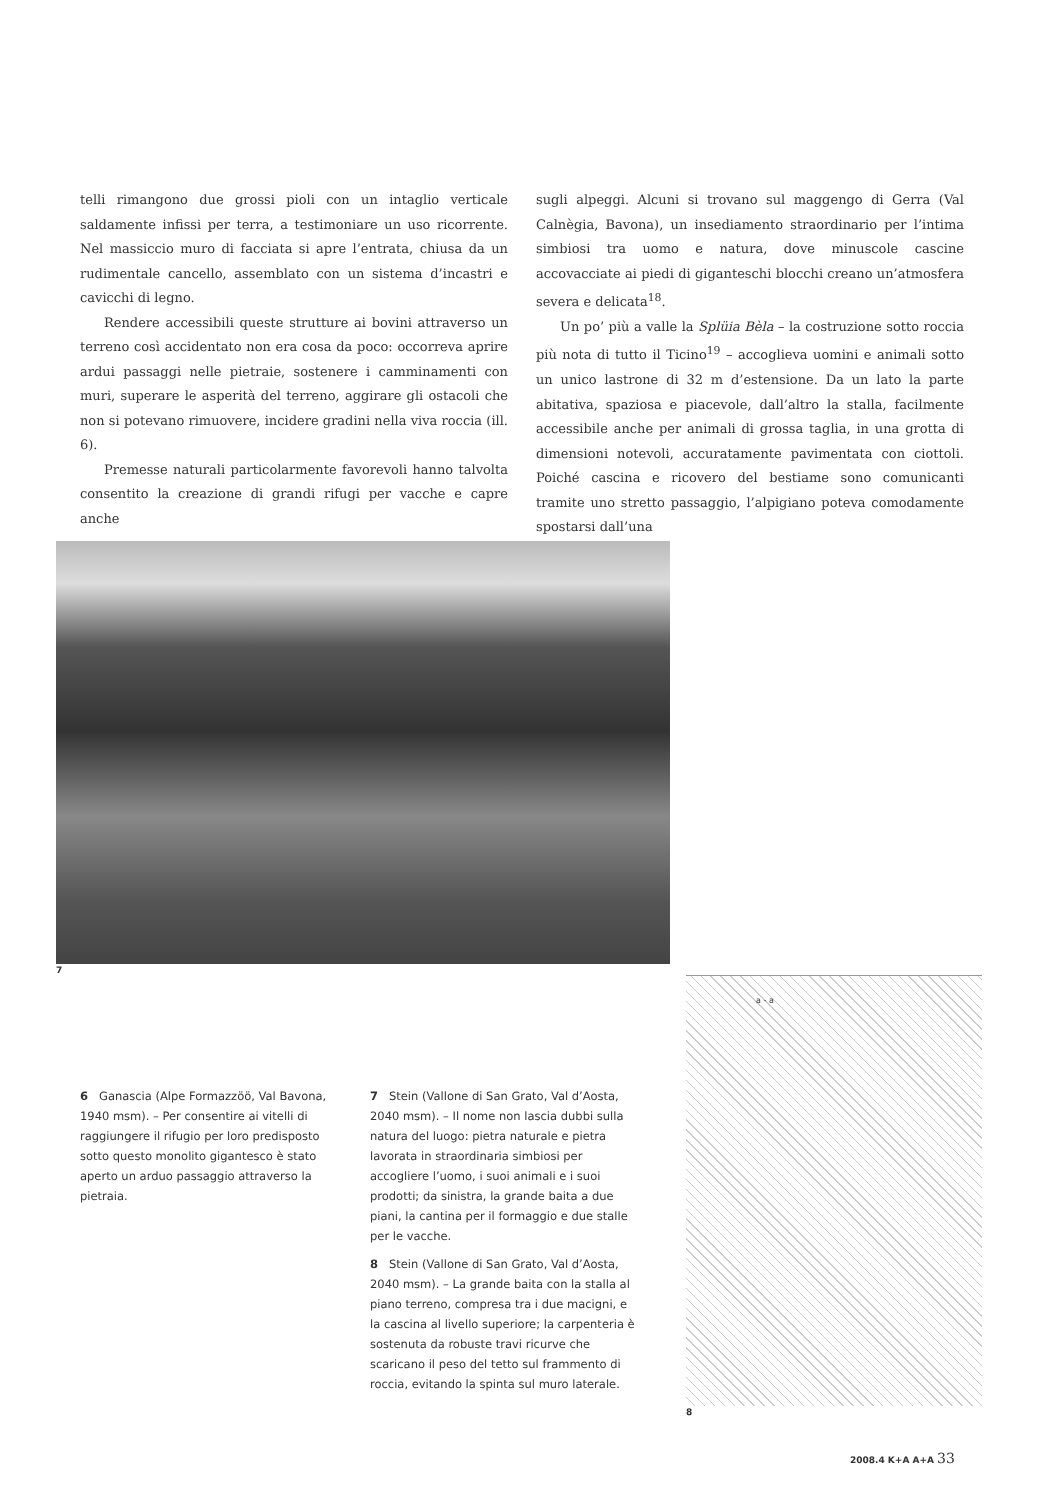telli rimangono due grossi pioli con un intaglio verticale saldamente infissi per terra, a testimoniare un uso ricorrente. Nel massiccio muro di facciata si apre l’entrata, chiusa da un rudimentale cancello, assemblato con un sistema d’incastri e cavicchi di legno.
Rendere accessibili queste strutture ai bovini attraverso un terreno così accidentato non era cosa da poco: occorreva aprire ardui passaggi nelle pietraie, sostenere i camminamenti con muri, superare le asperità del terreno, aggirare gli ostacoli che non si potevano rimuovere, incidere gradini nella viva roccia (ill. 6).
Premesse naturali particolarmente favorevoli hanno talvolta consentito la creazione di grandi rifugi per vacche e capre anche
sugli alpeggi. Alcuni si trovano sul maggengo di Gerra (Val Calnègia, Bavona), un insediamento straordinario per l’intima simbiosi tra uomo e natura, dove minuscole cascine accovacciate ai piedi di giganteschi blocchi creano un’atmosfera severa e delicata<sup>18</sup>.
Un po’ più a valle la Splüia Bèla – la costruzione sotto roccia più nota di tutto il Ticino<sup>19</sup> – accoglieva uomini e animali sotto un unico lastrone di 32 m d’estensione. Da un lato la parte abitativa, spaziosa e piacevole, dall’altro la stalla, facilmente accessibile anche per animali di grossa taglia, in una grotta di dimensioni notevoli, accuratamente pavimentata con ciottoli. Poiché cascina e ricovero del bestiame sono comunicanti tramite uno stretto passaggio, l’alpigiano poteva comodamente spostarsi dall’una
7
a - a
8
6 Ganascia (Alpe Formazzöö, Val Bavona, 1940 msm). – Per consentire ai vitelli di raggiungere il rifugio per loro predisposto sotto questo monolito gigantesco è stato aperto un arduo passaggio attraverso la pietraia.
7 Stein (Vallone di San Grato, Val d’Aosta, 2040 msm). – Il nome non lascia dubbi sulla natura del luogo: pietra naturale e pietra lavorata in straordinaria simbiosi per accogliere l’uomo, i suoi animali e i suoi prodotti; da sinistra, la grande baita a due piani, la cantina per il formaggio e due stalle per le vacche.
8 Stein (Vallone di San Grato, Val d’Aosta, 2040 msm). – La grande baita con la stalla al piano terreno, compresa tra i due macigni, e la cascina al livello superiore; la carpenteria è sostenuta da robuste travi ricurve che scaricano il peso del tetto sul frammento di roccia, evitando la spinta sul muro laterale.
2008.4 K+A A+A 33